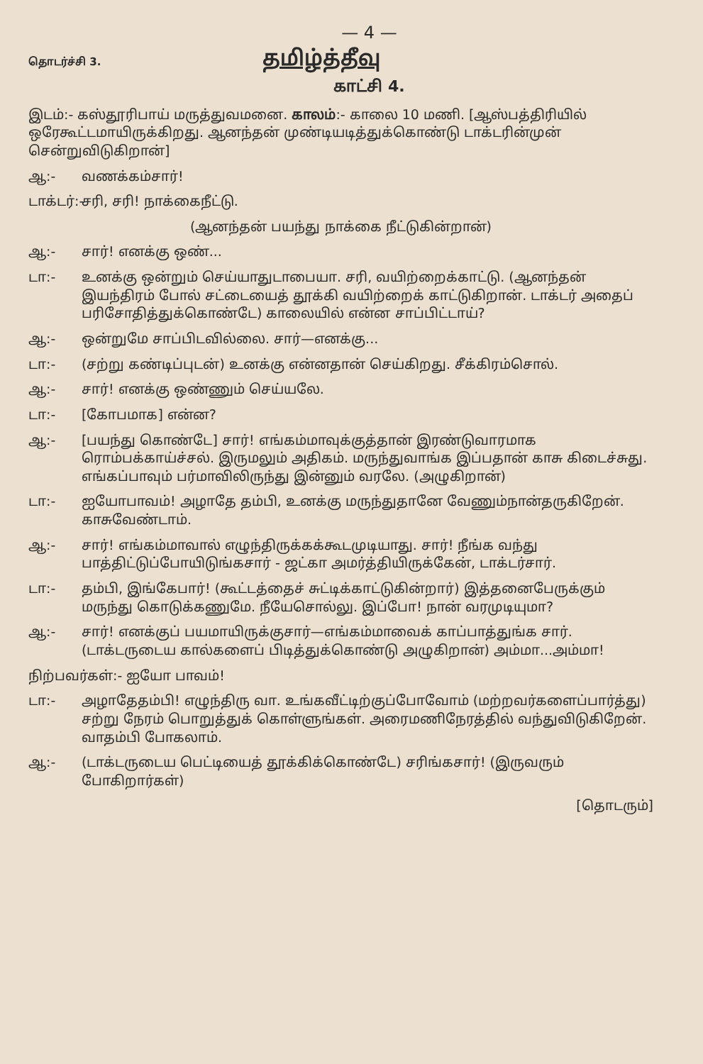— 4 —
தொடர்ச்சி 3. தமிழ்த்தீவு
காட்சி 4.
இடம்:- கஸ்தூரிபாய் மருத்துவமனை. காலம்:- காலை 10 மணி. [ஆஸ்பத்திரியில் ஒரேகூட்டமாயிருக்கிறது. ஆனந்தன் முண்டியடித்துக்கொண்டு டாக்டரின்முன் சென்றுவிடுகிறான்]
ஆ:- வணக்கம்சார்!
டாக்டர்:- சரி, சரி! நாக்கைநீட்டு.
(ஆனந்தன் பயந்து நாக்கை நீட்டுகின்றான்)
ஆ:- சார்! எனக்கு ஒண்...
டா:- உனக்கு ஒன்றும் செய்யாதுடாபையா. சரி, வயிற்றைக்காட்டு. (ஆனந்தன் இயந்திரம் போல் சட்டையைத் தூக்கி வயிற்றைக் காட்டுகிறான். டாக்டர் அதைப் பரிசோதித்துக்கொண்டே) காலையில் என்ன சாப்பிட்டாய்?
ஆ:- ஒன்றுமே சாப்பிடவில்லை. சார்—எனக்கு...
டா:- (சற்று கண்டிப்புடன்) உனக்கு என்னதான் செய்கிறது. சீக்கிரம்சொல்.
ஆ:- சார்! எனக்கு ஒண்ணும் செய்யலே.
டா:- [கோபமாக] என்ன?
ஆ:- [பயந்து கொண்டே] சார்! எங்கம்மாவுக்குத்தான் இரண்டுவாரமாக ரொம்பக்காய்ச்சல். இருமலும் அதிகம். மருந்துவாங்க இப்பதான் காசு கிடைச்சுது. எங்கப்பாவும் பர்மாவிலிருந்து இன்னும் வரலே. (அழுகிறான்)
டா:- ஐயோபாவம்! அழாதே தம்பி, உனக்கு மருந்துதானே வேணும்நான்தருகிறேன். காசுவேண்டாம்.
ஆ:- சார்! எங்கம்மாவால் எழுந்திருக்கக்கூடமுடியாது. சார்! நீங்க வந்து பாத்திட்டுப்போயிடுங்கசார் - ஜட்கா அமர்த்தியிருக்கேன், டாக்டர்சார்.
டா:- தம்பி, இங்கேபார்! (கூட்டத்தைச் சுட்டிக்காட்டுகின்றார்) இத்தனைபேருக்கும் மருந்து கொடுக்கணுமே. நீயேசொல்லு. இப்போ! நான் வரமுடியுமா?
ஆ:- சார்! எனக்குப் பயமாயிருக்குசார்—எங்கம்மாவைக் காப்பாத்துங்க சார். (டாக்டருடைய கால்களைப் பிடித்துக்கொண்டு அழுகிறான்) அம்மா...அம்மா!
நிற்பவர்கள்:- ஐயோ பாவம்!
டா:- அழாதேதம்பி! எழுந்திரு வா. உங்கவீட்டிற்குப்போவோம் (மற்றவர்களைப்பார்த்து) சற்று நேரம் பொறுத்துக் கொள்ளுங்கள். அரைமணிநேரத்தில் வந்துவிடுகிறேன். வாதம்பி போகலாம்.
ஆ:- (டாக்டருடைய பெட்டியைத் தூக்கிக்கொண்டே) சரிங்கசார்! (இருவரும் போகிறார்கள்)
[தொடரும்]